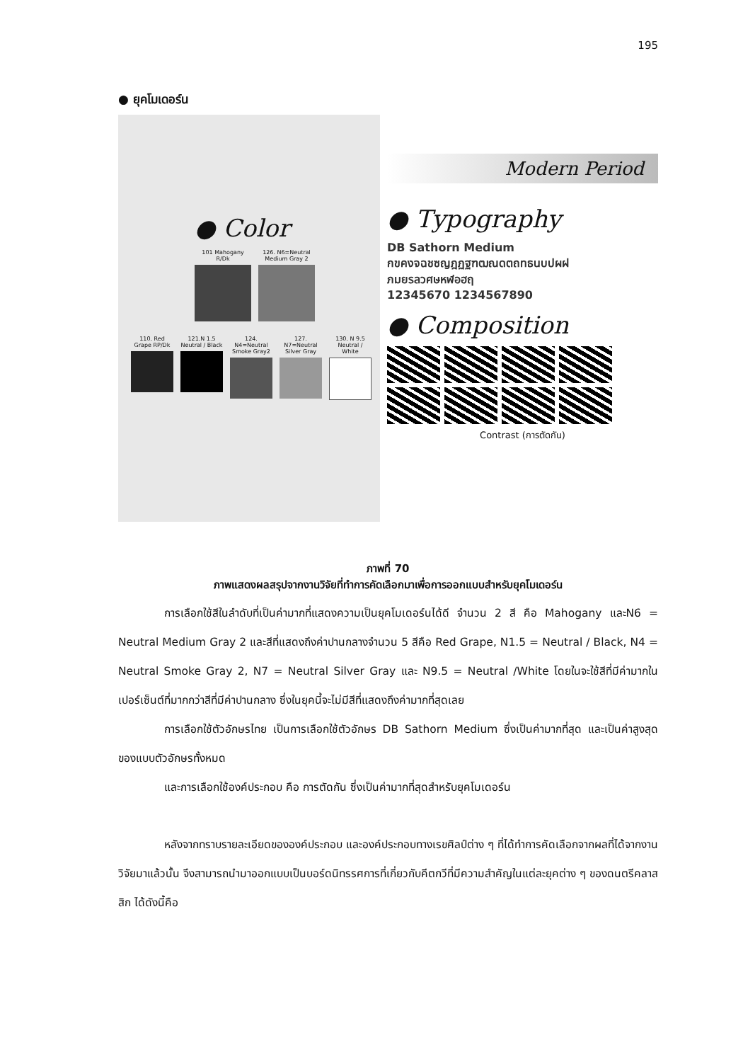195
● ยุคโมเดอร์น
● Color
101 Mahogany R/Dk
126. N6=Neutral Medium Gray 2
110. Red Grape RP/Dk
121.N 1.5 Neutral / Black
124. N4=Neutral Smoke Gray2
127. N7=Neutral Silver Gray
130. N 9.5 Neutral / White
Modern Period
● Typography
DB Sathorn Medium
กขคงจฉชซญฎฏฐฑฒณดตถทธนบปผฝ
ภมยรลวศษหฬอฮฤ
12345670 1234567890
● Composition
Contrast (การตัดกัน)
ภาพที่ 70
ภาพแสดงผลสรุปจากงานวิจัยที่ทำการคัดเลือกมาเพื่อการออกแบบสำหรับยุคโมเดอร์น
การเลือกใช้สีในลำดับที่เป็นค่ามากที่แสดงความเป็นยุคโมเดอร์นได้ดี จำนวน 2 สี คือ Mahogany และN6 = Neutral Medium Gray 2 และสีที่แสดงถึงค่าปานกลางจำนวน 5 สีคือ Red Grape, N1.5 = Neutral / Black, N4 = Neutral Smoke Gray 2, N7 = Neutral Silver Gray และ N9.5 = Neutral /White โดยในจะใช้สีที่มีค่ามากในเปอร์เซ็นต์ที่มากกว่าสีที่มีค่าปานกลาง ซึ่งในยุคนี้จะไม่มีสีที่แสดงถึงค่ามากที่สุดเลย
การเลือกใช้ตัวอักษรไทย เป็นการเลือกใช้ตัวอักษร DB Sathorn Medium ซึ่งเป็นค่ามากที่สุด และเป็นค่าสูงสุดของแบบตัวอักษรทั้งหมด
และการเลือกใช้องค์ประกอบ คือ การตัดกัน ซึ่งเป็นค่ามากที่สุดสำหรับยุคโมเดอร์น
หลังจากทราบรายละเอียดขององค์ประกอบ และองค์ประกอบทางเรขศิลป์ต่าง ๆ ที่ได้ทำการคัดเลือกจากผลที่ได้จากงานวิจัยมาแล้วนั้น จึงสามารถนำมาออกแบบเป็นบอร์ดนิทรรศการที่เกี่ยวกับคีตกวีที่มีความสำคัญในแต่ละยุคต่าง ๆ ของดนตรีคลาสสิก ได้ดังนี้คือ